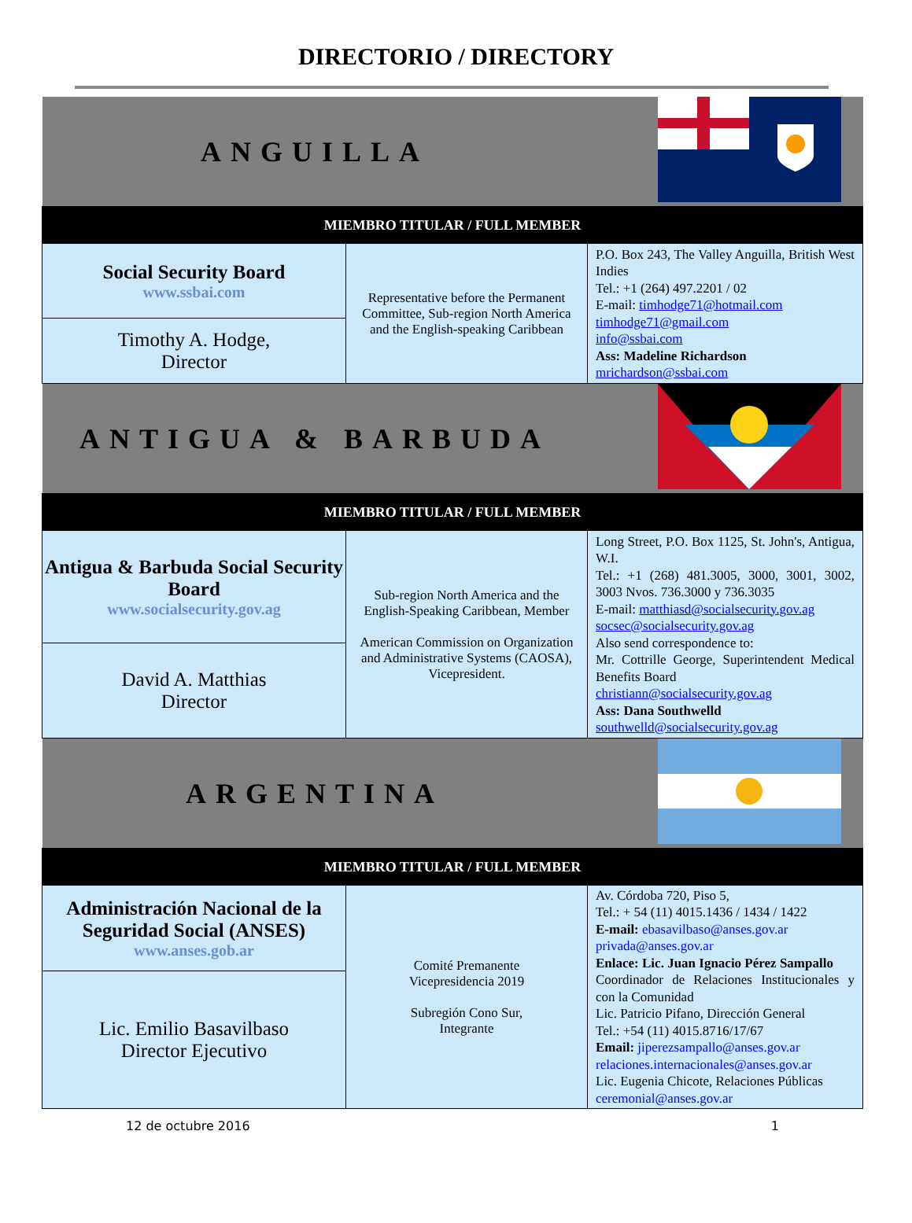DIRECTORIO / DIRECTORY
| ANGUILLA | | |
| MIEMBRO TITULAR / FULL MEMBER | | |
| Social Security Board www.ssbai.com | Representative before the Permanent Committee, Sub-region North America and the English-speaking Caribbean | P.O. Box 243, The Valley Anguilla, British West Indies Tel.: +1 (264) 497.2201 / 02 E-mail: timhodge71@hotmail.com timhodge71@gmail.com info@ssbai.com Ass: Madeline Richardson mrichardson@ssbai.com |
| Timothy A. Hodge, Director | | |
| ANTIGUA & BARBUDA | | |
| MIEMBRO TITULAR / FULL MEMBER | | |
| Antigua & Barbuda Social Security Board www.socialsecurity.gov.ag | Sub-region North America and the English-Speaking Caribbean, Member American Commission on Organization and Administrative Systems (CAOSA), Vicepresident. | Long Street, P.O. Box 1125, St. John's, Antigua, W.I. Tel.: +1 (268) 481.3005, 3000, 3001, 3002, 3003 Nvos. 736.3000 y 736.3035 E-mail: matthiasd@socialsecurity.gov.ag socsec@socialsecurity.gov.ag Also send correspondence to: Mr. Cottrille George, Superintendent Medical Benefits Board christiann@socialsecurity.gov.ag Ass: Dana Southwelld southwelld@socialsecurity.gov.ag |
| David A. Matthias Director | | |
| ARGENTINA | | |
| MIEMBRO TITULAR / FULL MEMBER | | |
| Administración Nacional de la Seguridad Social (ANSES) www.anses.gob.ar | Comité Premanente Vicepresidencia 2019 Subregión Cono Sur, Integrante | Av. Córdoba 720, Piso 5, Tel.: + 54 (11) 4015.1436 / 1434 / 1422 E-mail: ebasavilbaso@anses.gov.ar privada@anses.gov.ar Enlace: Lic. Juan Ignacio Pérez Sampallo Coordinador de Relaciones Institucionales y con la Comunidad Lic. Patricio Pifano, Dirección General Tel.: +54 (11) 4015.8716/17/67 Email: jiperezsampallo@anses.gov.ar relaciones.internacionales@anses.gov.ar Lic. Eugenia Chicote, Relaciones Públicas ceremonial@anses.gov.ar |
| Lic. Emilio Basavilbaso Director Ejecutivo | | |
12 de octubre 2016 1